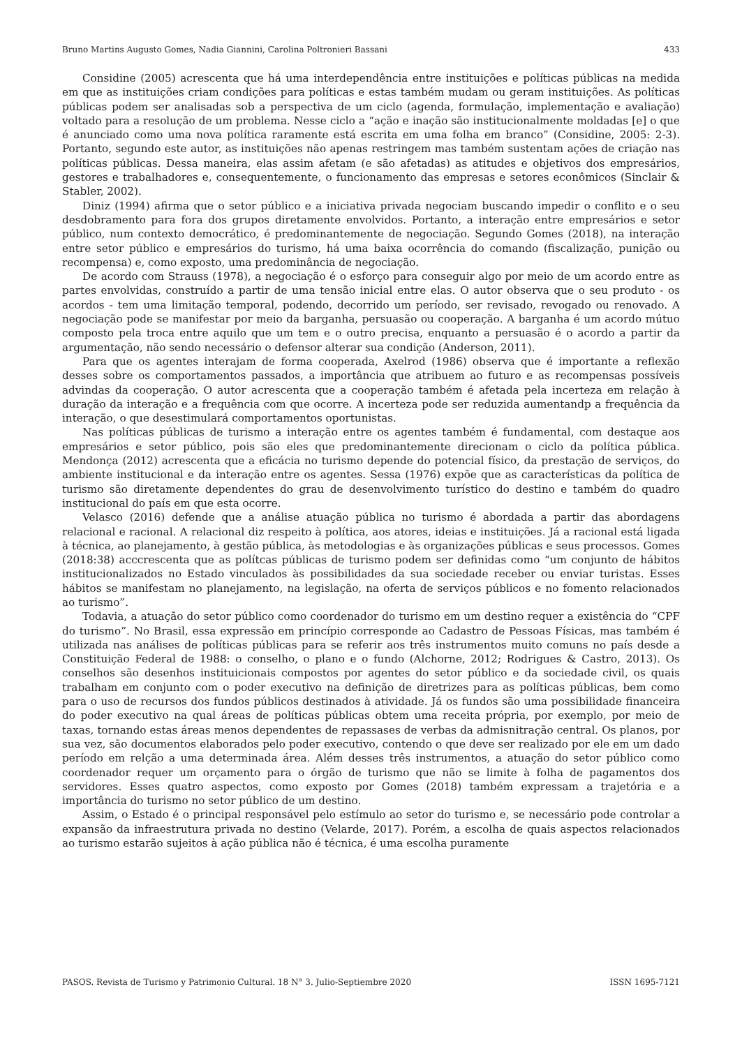Bruno Martins Augusto Gomes, Nadia Giannini, Carolina Poltronieri Bassani 433
Considine (2005) acrescenta que há uma interdependência entre instituições e políticas públicas na medida em que as instituições criam condições para políticas e estas também mudam ou geram instituições. As políticas públicas podem ser analisadas sob a perspectiva de um ciclo (agenda, formulação, implementação e avaliação) voltado para a resolução de um problema. Nesse ciclo a “ação e inação são institucionalmente moldadas [e] o que é anunciado como uma nova política raramente está escrita em uma folha em branco” (Considine, 2005: 2-3). Portanto, segundo este autor, as instituições não apenas restringem mas também sustentam ações de criação nas políticas públicas. Dessa maneira, elas assim afetam (e são afetadas) as atitudes e objetivos dos empresários, gestores e trabalhadores e, consequentemente, o funcionamento das empresas e setores econômicos (Sinclair & Stabler, 2002).
Diniz (1994) afirma que o setor público e a iniciativa privada negociam buscando impedir o conflito e o seu desdobramento para fora dos grupos diretamente envolvidos. Portanto, a interação entre empresários e setor público, num contexto democrático, é predominantemente de negociação. Segundo Gomes (2018), na interação entre setor público e empresários do turismo, há uma baixa ocorrência do comando (fiscalização, punição ou recompensa) e, como exposto, uma predominância de negociação.
De acordo com Strauss (1978), a negociação é o esforço para conseguir algo por meio de um acordo entre as partes envolvidas, construído a partir de uma tensão inicial entre elas. O autor observa que o seu produto - os acordos - tem uma limitação temporal, podendo, decorrido um período, ser revisado, revogado ou renovado. A negociação pode se manifestar por meio da barganha, persuasão ou cooperação. A barganha é um acordo mútuo composto pela troca entre aquilo que um tem e o outro precisa, enquanto a persuasão é o acordo a partir da argumentação, não sendo necessário o defensor alterar sua condição (Anderson, 2011).
Para que os agentes interajam de forma cooperada, Axelrod (1986) observa que é importante a reflexão desses sobre os comportamentos passados, a importância que atribuem ao futuro e as recompensas possíveis advindas da cooperação. O autor acrescenta que a cooperação também é afetada pela incerteza em relação à duração da interação e a frequência com que ocorre. A incerteza pode ser reduzida aumentandp a frequência da interação, o que desestimulará comportamentos oportunistas.
Nas políticas públicas de turismo a interação entre os agentes também é fundamental, com destaque aos empresários e setor público, pois são eles que predominantemente direcionam o ciclo da política pública. Mendonça (2012) acrescenta que a eficácia no turismo depende do potencial físico, da prestação de serviços, do ambiente institucional e da interação entre os agentes. Sessa (1976) expõe que as características da política de turismo são diretamente dependentes do grau de desenvolvimento turístico do destino e também do quadro institucional do país em que esta ocorre.
Velasco (2016) defende que a análise atuação pública no turismo é abordada a partir das abordagens relacional e racional. A relacional diz respeito à política, aos atores, ideias e instituições. Já a racional está ligada à técnica, ao planejamento, à gestão pública, às metodologias e às organizações públicas e seus processos. Gomes (2018:38) acccrescenta que as polítcas públicas de turismo podem ser definidas como “um conjunto de hábitos institucionalizados no Estado vinculados às possibilidades da sua sociedade receber ou enviar turistas. Esses hábitos se manifestam no planejamento, na legislação, na oferta de serviços públicos e no fomento relacionados ao turismo”.
Todavia, a atuação do setor público como coordenador do turismo em um destino requer a existência do “CPF do turismo”. No Brasil, essa expressão em princípio corresponde ao Cadastro de Pessoas Físicas, mas também é utilizada nas análises de políticas públicas para se referir aos três instrumentos muito comuns no país desde a Constituição Federal de 1988: o conselho, o plano e o fundo (Alchorne, 2012; Rodrigues & Castro, 2013). Os conselhos são desenhos instituicionais compostos por agentes do setor público e da sociedade civil, os quais trabalham em conjunto com o poder executivo na definição de diretrizes para as políticas públicas, bem como para o uso de recursos dos fundos públicos destinados à atividade. Já os fundos são uma possibilidade financeira do poder executivo na qual áreas de políticas públicas obtem uma receita própria, por exemplo, por meio de taxas, tornando estas áreas menos dependentes de repassases de verbas da admisnitração central. Os planos, por sua vez, são documentos elaborados pelo poder executivo, contendo o que deve ser realizado por ele em um dado período em relção a uma determinada área. Além desses três instrumentos, a atuação do setor público como coordenador requer um orçamento para o órgão de turismo que não se limite à folha de pagamentos dos servidores. Esses quatro aspectos, como exposto por Gomes (2018) também expressam a trajetória e a importância do turismo no setor público de um destino.
Assim, o Estado é o principal responsável pelo estímulo ao setor do turismo e, se necessário pode controlar a expansão da infraestrutura privada no destino (Velarde, 2017). Porém, a escolha de quais aspectos relacionados ao turismo estarão sujeitos à ação pública não é técnica, é uma escolha puramente
PASOS. Revista de Turismo y Patrimonio Cultural. 18 N° 3. Julio-Septiembre 2020 ISSN 1695-7121